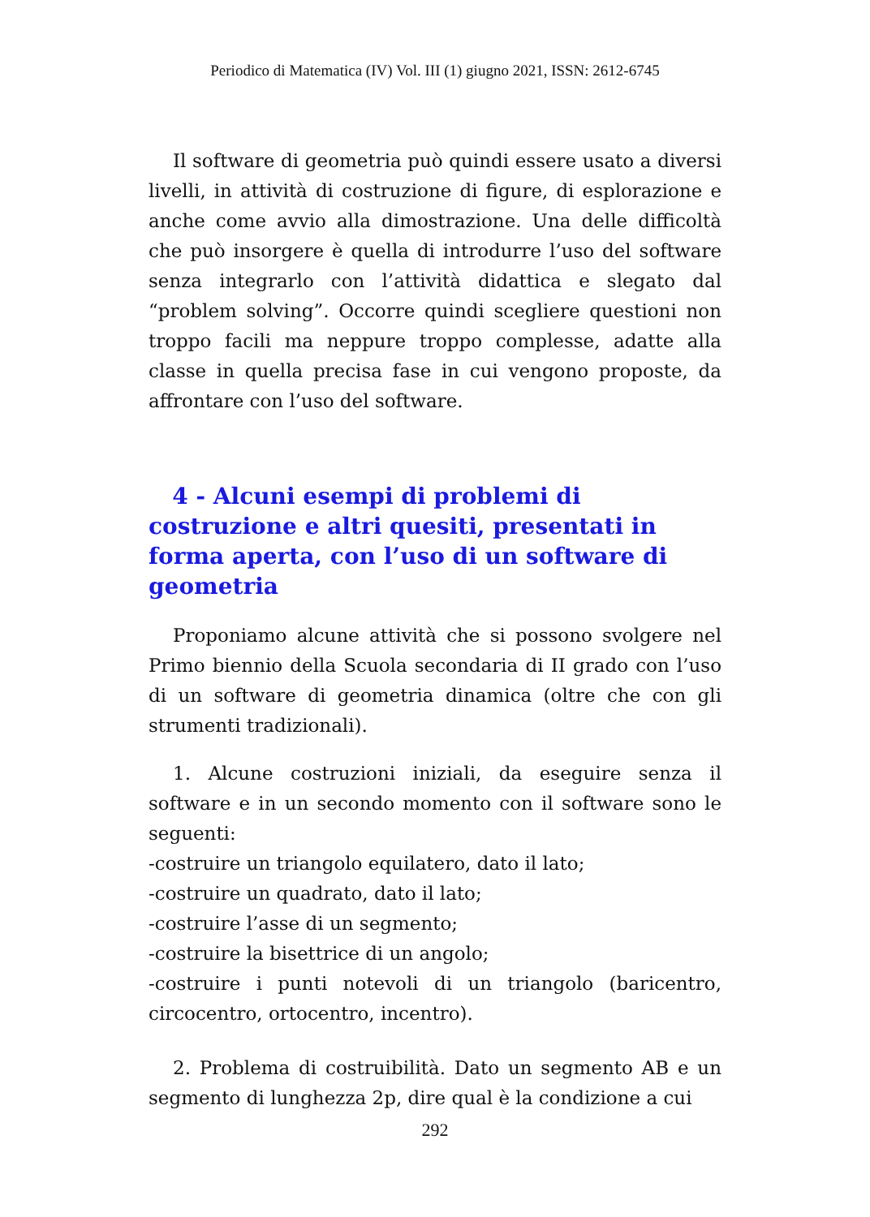Periodico di Matematica (IV) Vol. III (1) giugno 2021, ISSN: 2612-6745
Il software di geometria può quindi essere usato a diversi livelli, in attività di costruzione di figure, di esplorazione e anche come avvio alla dimostrazione. Una delle difficoltà che può insorgere è quella di introdurre l’uso del software senza integrarlo con l’attività didattica e slegato dal “problem solving”. Occorre quindi scegliere questioni non troppo facili ma neppure troppo complesse, adatte alla classe in quella precisa fase in cui vengono proposte, da affrontare con l’uso del software.
4 - Alcuni esempi di problemi di costruzione e altri quesiti, presentati in forma aperta, con l’uso di un software di geometria
Proponiamo alcune attività che si possono svolgere nel Primo biennio della Scuola secondaria di II grado con l’uso di un software di geometria dinamica (oltre che con gli strumenti tradizionali).
1. Alcune costruzioni iniziali, da eseguire senza il software e in un secondo momento con il software sono le seguenti:
-costruire un triangolo equilatero, dato il lato;
-costruire un quadrato, dato il lato;
-costruire l’asse di un segmento;
-costruire la bisettrice di un angolo;
-costruire i punti notevoli di un triangolo (baricentro, circocentro, ortocentro, incentro).
2. Problema di costruibilità. Dato un segmento AB e un segmento di lunghezza 2p, dire qual è la condizione a cui
292